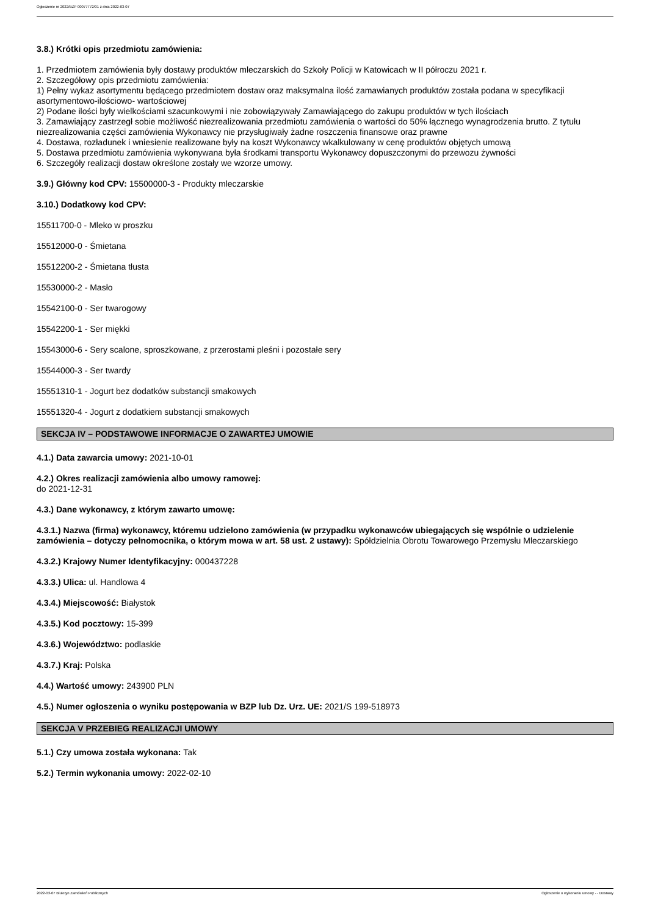Ogłoszenie nr 2022/BZP 00077772/01 z dnia 2022-03-07
3.8.) Krótki opis przedmiotu zamówienia:
1. Przedmiotem zamówienia były dostawy produktów mleczarskich do Szkoły Policji w Katowicach w II półroczu 2021 r.
2. Szczegółowy opis przedmiotu zamówienia:
1) Pełny wykaz asortymentu będącego przedmiotem dostaw oraz maksymalna ilość zamawianych produktów została podana w specyfikacji asortymentowo-ilościowo- wartościowej
2) Podane ilości były wielkościami szacunkowymi i nie zobowiązywały Zamawiającego do zakupu produktów w tych ilościach
3. Zamawiający zastrzegł sobie możliwość niezrealizowania przedmiotu zamówienia o wartości do 50% łącznego wynagrodzenia brutto. Z tytułu niezrealizowania części zamówienia Wykonawcy nie przysługiwały żadne roszczenia finansowe oraz prawne
4. Dostawa, rozładunek i wniesienie realizowane były na koszt Wykonawcy wkalkulowany w cenę produktów objętych umową
5. Dostawa przedmiotu zamówienia wykonywana była środkami transportu Wykonawcy dopuszczonymi do przewozu żywności
6. Szczegóły realizacji dostaw określone zostały we wzorze umowy.
3.9.) Główny kod CPV: 15500000-3 - Produkty mleczarskie
3.10.) Dodatkowy kod CPV:
15511700-0 - Mleko w proszku
15512000-0 - Śmietana
15512200-2 - Śmietana tłusta
15530000-2 - Masło
15542100-0 - Ser twarogowy
15542200-1 - Ser miękki
15543000-6 - Sery scalone, sproszkowane, z przerostami pleśni i pozostałe sery
15544000-3 - Ser twardy
15551310-1 - Jogurt bez dodatków substancji smakowych
15551320-4 - Jogurt z dodatkiem substancji smakowych
SEKCJA IV – PODSTAWOWE INFORMACJE O ZAWARTEJ UMOWIE
4.1.) Data zawarcia umowy: 2021-10-01
4.2.) Okres realizacji zamówienia albo umowy ramowej:
do 2021-12-31
4.3.) Dane wykonawcy, z którym zawarto umowę:
4.3.1.) Nazwa (firma) wykonawcy, któremu udzielono zamówienia (w przypadku wykonawców ubiegających się wspólnie o udzielenie zamówienia – dotyczy pełnomocnika, o którym mowa w art. 58 ust. 2 ustawy): Spółdzielnia Obrotu Towarowego Przemysłu Mleczarskiego
4.3.2.) Krajowy Numer Identyfikacyjny: 000437228
4.3.3.) Ulica: ul. Handlowa 4
4.3.4.) Miejscowość: Białystok
4.3.5.) Kod pocztowy: 15-399
4.3.6.) Województwo: podlaskie
4.3.7.) Kraj: Polska
4.4.) Wartość umowy: 243900 PLN
4.5.) Numer ogłoszenia o wyniku postępowania w BZP lub Dz. Urz. UE: 2021/S 199-518973
SEKCJA V PRZEBIEG REALIZACJI UMOWY
5.1.) Czy umowa została wykonana: Tak
5.2.) Termin wykonania umowy: 2022-02-10
2022-03-07 Biuletyn Zamówień Publicznych Ogłoszenie o wykonaniu umowy - - Dostawy